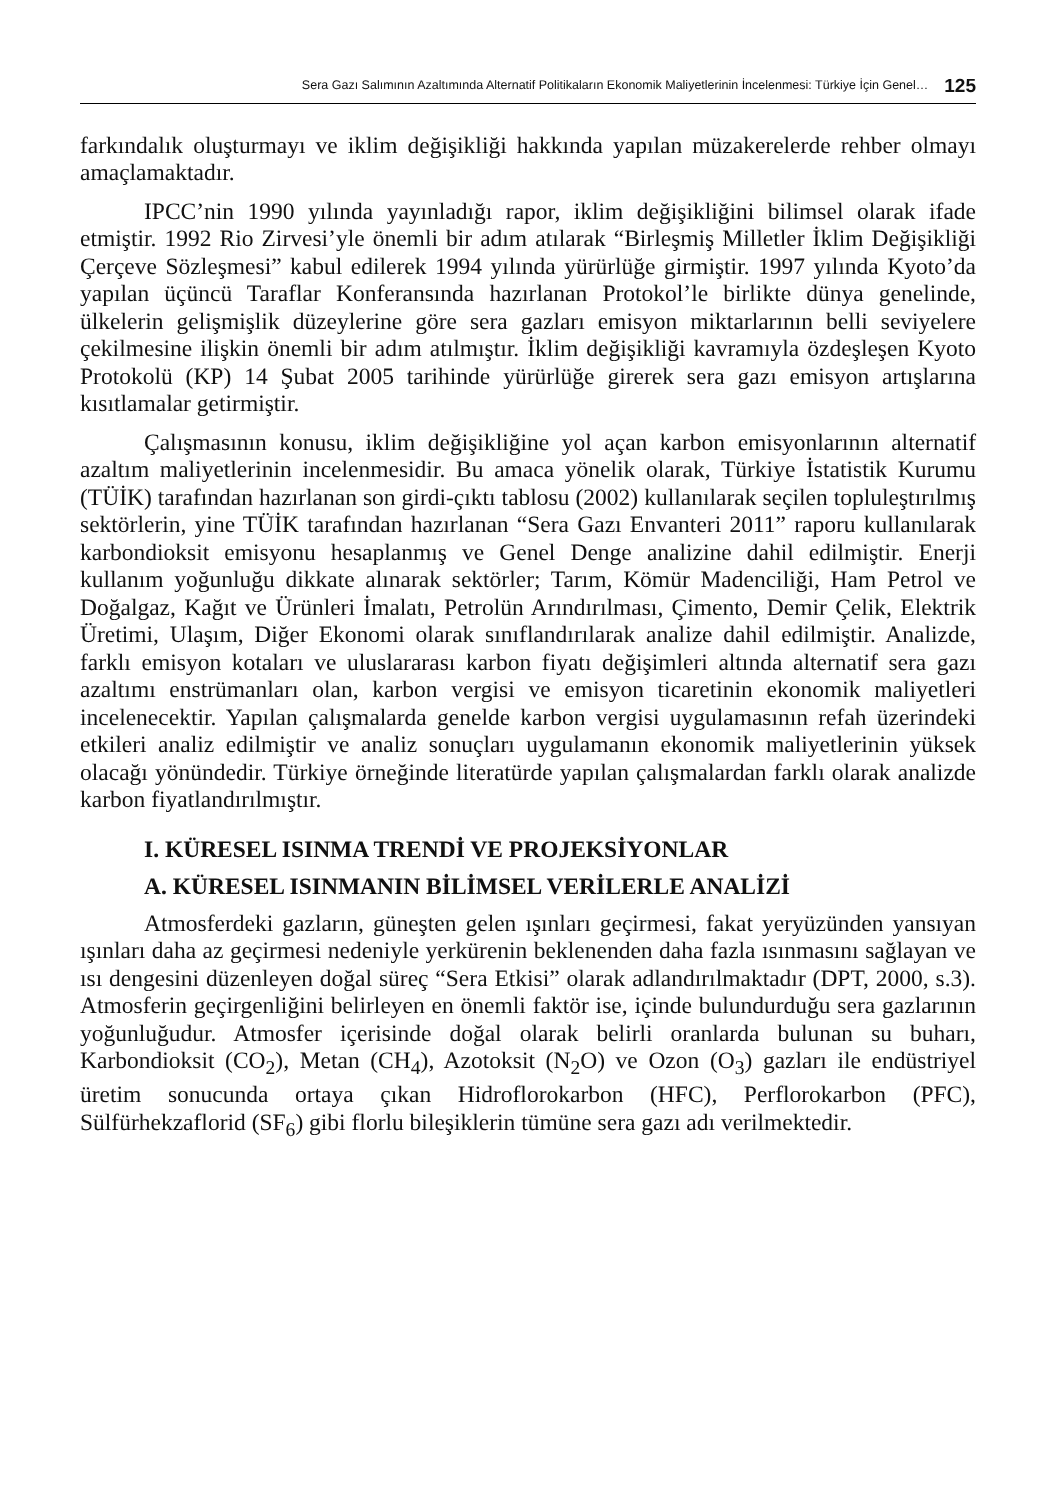Sera Gazı Salımının Azaltımında Alternatif Politikaların Ekonomik Maliyetlerinin İncelenmesi: Türkiye İçin Genel… 125
farkındalık oluşturmayı ve iklim değişikliği hakkında yapılan müzakerelerde rehber olmayı amaçlamaktadır.
IPCC’nin 1990 yılında yayınladığı rapor, iklim değişikliğini bilimsel olarak ifade etmiştir. 1992 Rio Zirvesi’yle önemli bir adım atılarak “Birleşmiş Milletler İklim Değişikliği Çerçeve Sözleşmesi” kabul edilerek 1994 yılında yürürlüğe girmiştir. 1997 yılında Kyoto’da yapılan üçüncü Taraflar Konferansında hazırlanan Protokol’le birlikte dünya genelinde, ülkelerin gelişmişlik düzeylerine göre sera gazları emisyon miktarlarının belli seviyelere çekilmesine ilişkin önemli bir adım atılmıştır. İklim değişikliği kavramıyla özdeşleşen Kyoto Protokolü (KP) 14 Şubat 2005 tarihinde yürürlüğe girerek sera gazı emisyon artışlarına kısıtlamalar getirmiştir.
Çalışmasının konusu, iklim değişikliğine yol açan karbon emisyonlarının alternatif azaltım maliyetlerinin incelenmesidir. Bu amaca yönelik olarak, Türkiye İstatistik Kurumu (TÜİK) tarafından hazırlanan son girdi-çıktı tablosu (2002) kullanılarak seçilen topluleştırılmış sektörlerin, yine TÜİK tarafından hazırlanan “Sera Gazı Envanteri 2011” raporu kullanılarak karbondioksit emisyonu hesaplanmış ve Genel Denge analizine dahil edilmiştir. Enerji kullanım yoğunluğu dikkate alınarak sektörler; Tarım, Kömür Madenciliği, Ham Petrol ve Doğalgaz, Kağıt ve Ürünleri İmalatı, Petrolün Arındırılması, Çimento, Demir Çelik, Elektrik Üretimi, Ulaşım, Diğer Ekonomi olarak sınıflandırılarak analize dahil edilmiştir. Analizde, farklı emisyon kotaları ve uluslararası karbon fiyatı değişimleri altında alternatif sera gazı azaltımı enstrümanları olan, karbon vergisi ve emisyon ticaretinin ekonomik maliyetleri incelenecektir. Yapılan çalışmalarda genelde karbon vergisi uygulamasının refah üzerindeki etkileri analiz edilmiştir ve analiz sonuçları uygulamanın ekonomik maliyetlerinin yüksek olacağı yönündedir. Türkiye örneğinde literatürde yapılan çalışmalardan farklı olarak analizde karbon fiyatlandırılmıştır.
I. KÜRESEL ISINMA TRENDİ VE PROJEKSİYONLAR
A. KÜRESEL ISINMANIN BİLİMSEL VERİLERLE ANALİZİ
Atmosferdeki gazların, güneşten gelen ışınları geçirmesi, fakat yeryüzünden yansıyan ışınları daha az geçirmesi nedeniyle yerkürenin beklenenden daha fazla ısınmasını sağlayan ve ısı dengesini düzenleyen doğal süreç “Sera Etkisi” olarak adlandırılmaktadır (DPT, 2000, s.3). Atmosferin geçirgenliğini belirleyen en önemli faktör ise, içinde bulundurduğu sera gazlarının yoğunluğudur. Atmosfer içerisinde doğal olarak belirli oranlarda bulunan su buharı, Karbondioksit (CO<sub>2</sub>), Metan (CH<sub>4</sub>), Azotoksit (N<sub>2</sub>O) ve Ozon (O<sub>3</sub>) gazları ile endüstriyel üretim sonucunda ortaya çıkan Hidroflorokarbon (HFC), Perflorokarbon (PFC), Sülfürhekzaflorid (SF<sub>6</sub>) gibi florlu bileşiklerin tümüne sera gazı adı verilmektedir.